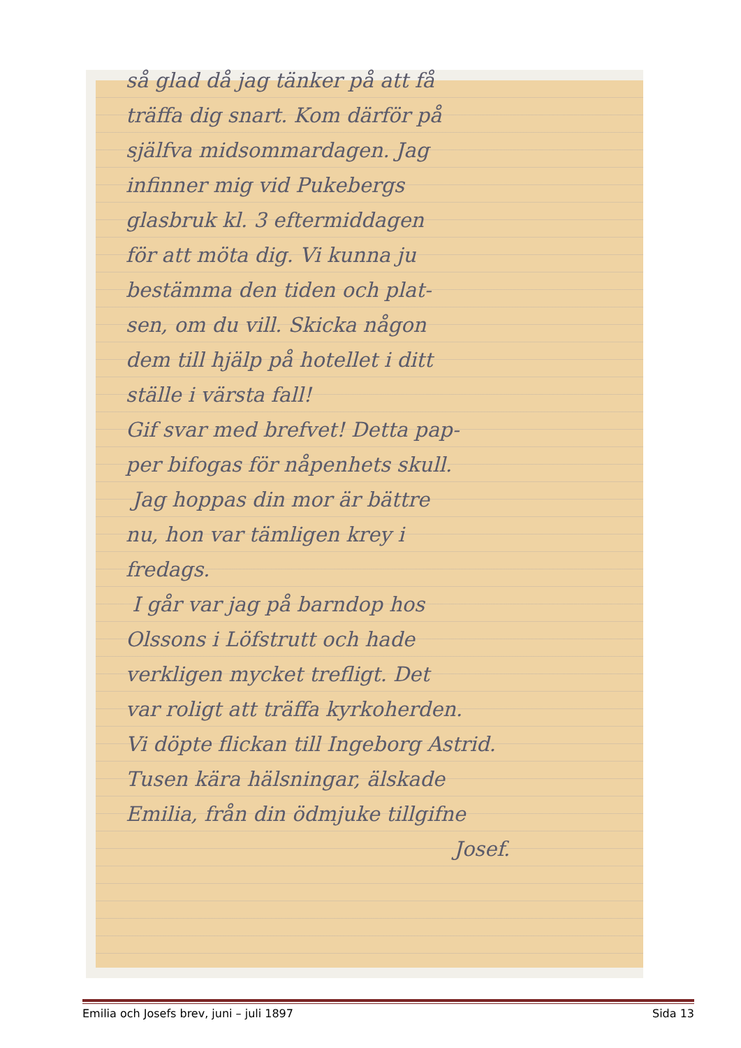så glad då jag tänker på att få
träffa dig snart. Kom därför på
själfva midsommardagen. Jag
infinner mig vid Pukebergs
glasbruk kl. 3 eftermiddagen
för att möta dig. Vi kunna ju
bestämma den tiden och plat-
sen, om du vill. Skicka någon
dem till hjälp på hotellet i ditt
ställe i värsta fall!
Gif svar med brefvet! Detta pap-
per bifogas för nåpenhets skull.
Jag hoppas din mor är bättre
nu, hon var tämligen krey i
fredags.
I går var jag på barndop hos
Olssons i Löfstrutt och hade
verkligen mycket trefligt. Det
var roligt att träffa kyrkoherden.
Vi döpte flickan till Ingeborg Astrid.
Tusen kära hälsningar, älskade
Emilia, från din ödmjuke tillgifne
Josef.
Emilia och Josefs brev, juni – juli 1897 Sida 13